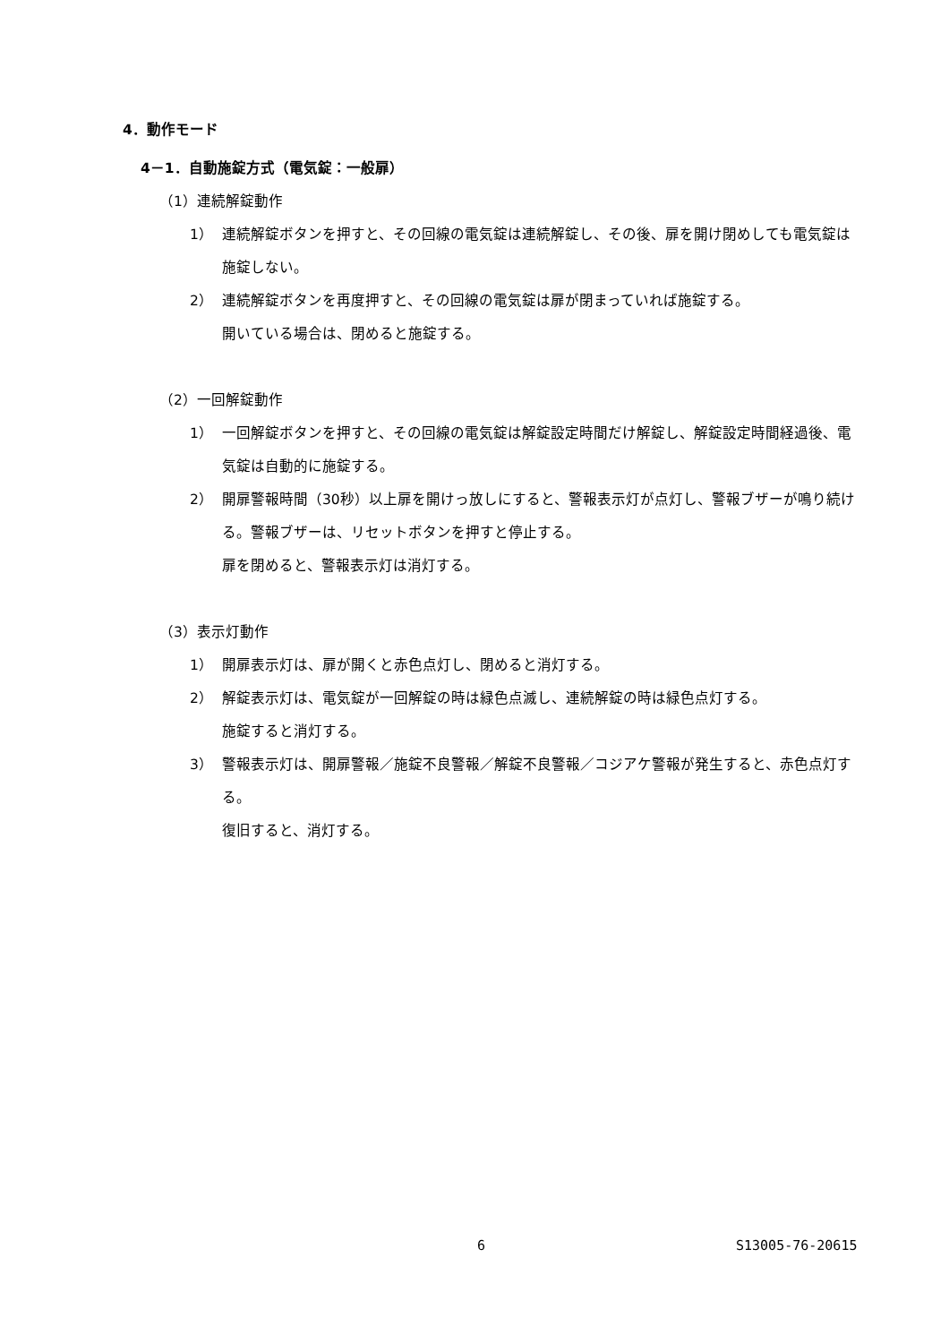4．動作モード
4－1．自動施錠方式（電気錠：一般扉）
（1）連続解錠動作
1）
連続解錠ボタンを押すと、その回線の電気錠は連続解錠し、その後、扉を開け閉めしても電気錠は施錠しない。
2）
連続解錠ボタンを再度押すと、その回線の電気錠は扉が閉まっていれば施錠する。
開いている場合は、閉めると施錠する。
（2）一回解錠動作
1）
一回解錠ボタンを押すと、その回線の電気錠は解錠設定時間だけ解錠し、解錠設定時間経過後、電気錠は自動的に施錠する。
2）
開扉警報時間（30秒）以上扉を開けっ放しにすると、警報表示灯が点灯し、警報ブザーが鳴り続ける。警報ブザーは、リセットボタンを押すと停止する。
扉を閉めると、警報表示灯は消灯する。
（3）表示灯動作
1）
開扉表示灯は、扉が開くと赤色点灯し、閉めると消灯する。
2）
解錠表示灯は、電気錠が一回解錠の時は緑色点滅し、連続解錠の時は緑色点灯する。
施錠すると消灯する。
3）
警報表示灯は、開扉警報／施錠不良警報／解錠不良警報／コジアケ警報が発生すると、赤色点灯する。
復旧すると、消灯する。
6 S13005-76-20615